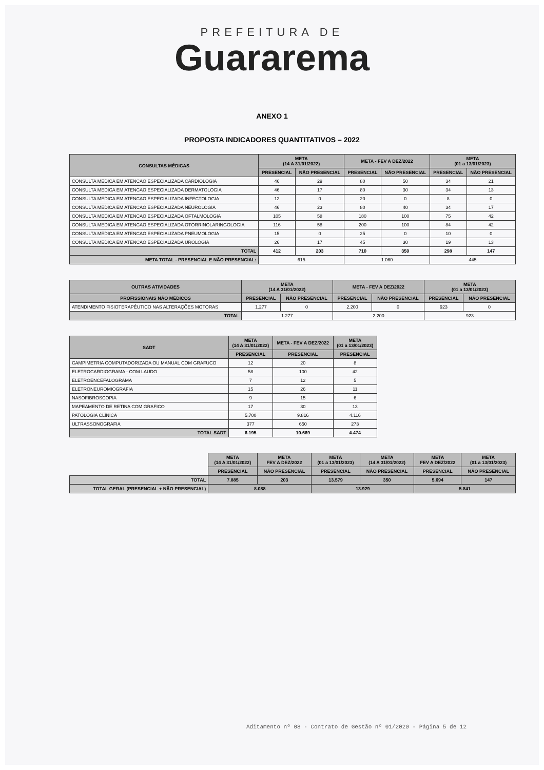PREFEITURA DE
Guararema
ANEXO 1
PROPOSTA INDICADORES QUANTITATIVOS – 2022
| CONSULTAS MÉDICAS | META (14 A 31/01/2022) | | META - FEV A DEZ/2022 | | META (01 a 13/01/2023) | |
| --- | --- | --- | --- | --- | --- | --- |
| | PRESENCIAL | NÃO PRESENCIAL | PRESENCIAL | NÃO PRESENCIAL | PRESENCIAL | NÃO PRESENCIAL |
| CONSULTA MEDICA EM ATENCAO ESPECIALIZADA CARDIOLOGIA | 46 | 29 | 80 | 50 | 34 | 21 |
| CONSULTA MEDICA EM ATENCAO ESPECIALIZADA DERMATOLOGIA | 46 | 17 | 80 | 30 | 34 | 13 |
| CONSULTA MEDICA EM ATENCAO ESPECIALIZADA INFECTOLOGIA | 12 | 0 | 20 | 0 | 8 | 0 |
| CONSULTA MEDICA EM ATENCAO ESPECIALIZADA NEUROLOGIA | 46 | 23 | 80 | 40 | 34 | 17 |
| CONSULTA MEDICA EM ATENCAO ESPECIALIZADA OFTALMOLOGIA | 105 | 58 | 180 | 100 | 75 | 42 |
| CONSULTA MEDICA EM ATENCAO ESPECIALIZADA OTORRINOLARINGOLOGIA | 116 | 58 | 200 | 100 | 84 | 42 |
| CONSULTA MEDICA EM ATENCAO ESPECIALIZADA PNEUMOLOGIA | 15 | 0 | 25 | 0 | 10 | 0 |
| CONSULTA MEDICA EM ATENCAO ESPECIALIZADA UROLOGIA | 26 | 17 | 45 | 30 | 19 | 13 |
| TOTAL | 412 | 203 | 710 | 350 | 298 | 147 |
| META TOTAL - PRESENCIAL E NÃO PRESENCIAL: | 615 | | 1.060 | | 445 | |
| OUTRAS ATIVIDADES | META (14 A 31/01/2022) | | META - FEV A DEZ/2022 | | META (01 a 13/01/2023) | |
| --- | --- | --- | --- | --- | --- | --- |
| PROFISSIONAIS NÃO MÉDICOS | PRESENCIAL | NÃO PRESENCIAL | PRESENCIAL | NÃO PRESENCIAL | PRESENCIAL | NÃO PRESENCIAL |
| ATENDIMENTO FISIOTERAPÊUTICO NAS ALTERAÇÕES MOTORAS | 1.277 | 0 | 2.200 | 0 | 923 | 0 |
| TOTAL | 1.277 | | 2.200 | | 923 | |
| SADT | META (14 A 31/01/2022) | META - FEV A DEZ/2022 | META (01 a 13/01/2023) |
| --- | --- | --- | --- |
| | PRESENCIAL | PRESENCIAL | PRESENCIAL |
| CAMPIMETRIA COMPUTADORIZADA OU MANUAL COM GRAFUCO | 12 | 20 | 8 |
| ELETROCARDIOGRAMA - COM LAUDO | 58 | 100 | 42 |
| ELETROENCEFALOGRAMA | 7 | 12 | 5 |
| ELETRONEUROMIOGRAFIA | 15 | 26 | 11 |
| NASOFIBROSCOPIA | 9 | 15 | 6 |
| MAPEAMENTO DE RETINA COM GRAFICO | 17 | 30 | 13 |
| PATOLOGIA CLÍNICA | 5.700 | 9.816 | 4.116 |
| ULTRASSONOGRAFIA | 377 | 650 | 273 |
| TOTAL SADT | 6.195 | 10.669 | 4.474 |
| | META (14 A 31/01/2022) | META FEV A DEZ/2022 | META (01 a 13/01/2023) | META (14 A 31/01/2022) | META FEV A DEZ/2022 | META (01 a 13/01/2023) |
| | PRESENCIAL | NÃO PRESENCIAL | PRESENCIAL | NÃO PRESENCIAL | PRESENCIAL | NÃO PRESENCIAL |
| TOTAL | 7.885 | 203 | 13.579 | 350 | 5.694 | 147 |
| TOTAL GERAL (PRESENCIAL + NÃO PRESENCIAL) | 8.088 | | 13.929 | | 5.841 | |
Aditamento nº 08 - Contrato de Gestão nº 01/2020 - Página 5 de 12